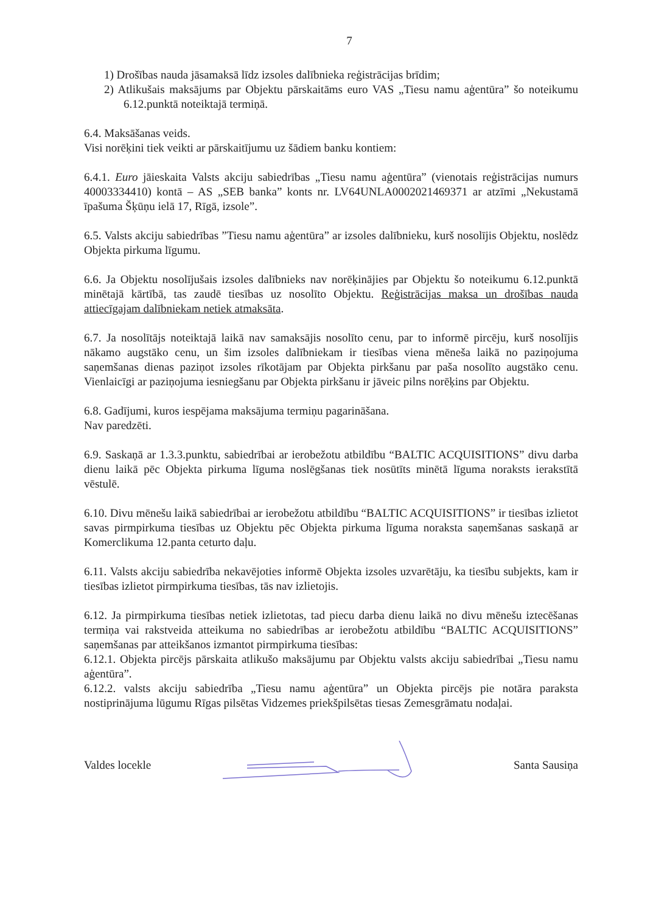7
1) Drošības nauda jāsamaksā līdz izsoles dalībnieka reģistrācijas brīdim;
2) Atlikušais maksājums par Objektu pārskaitāms euro VAS „Tiesu namu aģentūra” šo noteikumu 6.12.punktā noteiktajā termiņā.
6.4. Maksāšanas veids.
Visi norēķini tiek veikti ar pārskaitījumu uz šādiem banku kontiem:
6.4.1. Euro jāieskaita Valsts akciju sabiedrības „Tiesu namu aģentūra” (vienotais reģistrācijas numurs 40003334410) kontā – AS „SEB banka” konts nr. LV64UNLA0002021469371 ar atzīmi „Nekustamā īpašuma Šķūņu ielā 17, Rīgā, izsole”.
6.5. Valsts akciju sabiedrības ”Tiesu namu aģentūra” ar izsoles dalībnieku, kurš nosolījis Objektu, noslēdz Objekta pirkuma līgumu.
6.6. Ja Objektu nosolījušais izsoles dalībnieks nav norēķinājies par Objektu šo noteikumu 6.12.punktā minētajā kārtībā, tas zaudē tiesības uz nosolīto Objektu. Reģistrācijas maksa un drošības nauda attiecīgajam dalībniekam netiek atmaksāta.
6.7. Ja nosolītājs noteiktajā laikā nav samaksājis nosolīto cenu, par to informē pircēju, kurš nosolījis nākamo augstāko cenu, un šim izsoles dalībniekam ir tiesības viena mēneša laikā no paziņojuma saņemšanas dienas paziņot izsoles rīkotājam par Objekta pirkšanu par paša nosolīto augstāko cenu. Vienlaicīgi ar paziņojuma iesniegšanu par Objekta pirkšanu ir jāveic pilns norēķins par Objektu.
6.8. Gadījumi, kuros iespējama maksājuma termiņu pagarināšana.
Nav paredzēti.
6.9. Saskaņā ar 1.3.3.punktu, sabiedrībai ar ierobežotu atbildību “BALTIC ACQUISITIONS” divu darba dienu laikā pēc Objekta pirkuma līguma noslēgšanas tiek nosūtīts minētā līguma noraksts ierakstītā vēstulē.
6.10. Divu mēnešu laikā sabiedrībai ar ierobežotu atbildību “BALTIC ACQUISITIONS” ir tiesības izlietot savas pirmpirkuma tiesības uz Objektu pēc Objekta pirkuma līguma noraksta saņemšanas saskaņā ar Komerclikuma 12.panta ceturto daļu.
6.11. Valsts akciju sabiedrība nekavējoties informē Objekta izsoles uzvarētāju, ka tiesību subjekts, kam ir tiesības izlietot pirmpirkuma tiesības, tās nav izlietojis.
6.12. Ja pirmpirkuma tiesības netiek izlietotas, tad piecu darba dienu laikā no divu mēnešu iztecēšanas termiņa vai rakstveida atteikuma no sabiedrības ar ierobežotu atbildību “BALTIC ACQUISITIONS” saņemšanas par atteikšanos izmantot pirmpirkuma tiesības:
6.12.1. Objekta pircējs pārskaita atlikušo maksājumu par Objektu valsts akciju sabiedrībai „Tiesu namu aģentūra”.
6.12.2. valsts akciju sabiedrība „Tiesu namu aģentūra” un Objekta pircējs pie notāra paraksta nostiprinājuma lūgumu Rīgas pilsētas Vidzemes priekšpilsētas tiesas Zemesgrāmatu nodaļai.
Valdes locekle Santa Sausiņa